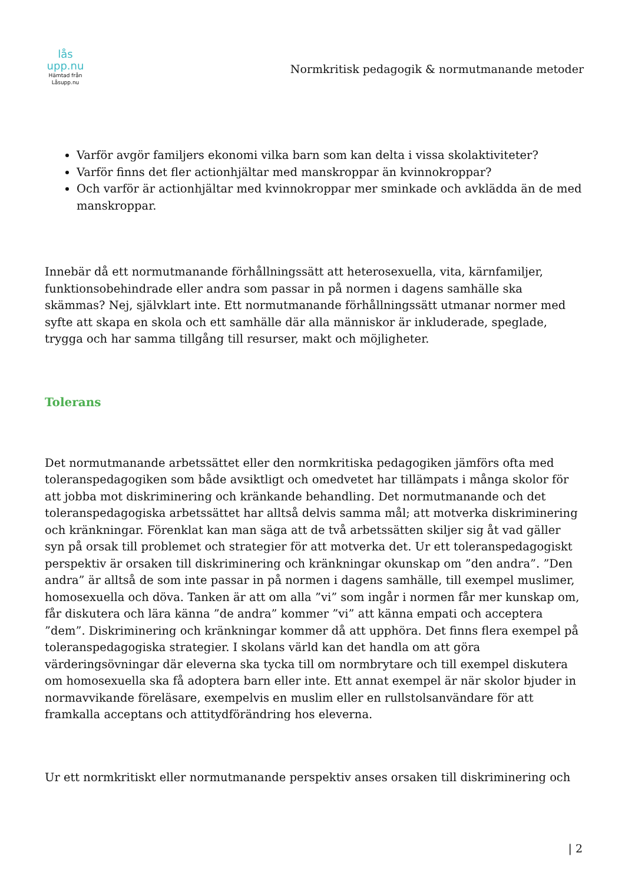lås upp.nu
Hämtad från
Låsupp.nu
Normkritisk pedagogik & normutmanande metoder
Varför avgör familjers ekonomi vilka barn som kan delta i vissa skolaktiviteter?
Varför finns det fler actionhjältar med manskroppar än kvinnokroppar?
Och varför är actionhjältar med kvinnokroppar mer sminkade och avklädda än de med manskroppar.
Innebär då ett normutmanande förhållningssätt att heterosexuella, vita, kärnfamiljer, funktionsobehindrade eller andra som passar in på normen i dagens samhälle ska skämmas? Nej, självklart inte. Ett normutmanande förhållningssätt utmanar normer med syfte att skapa en skola och ett samhälle där alla människor är inkluderade, speglade, trygga och har samma tillgång till resurser, makt och möjligheter.
Tolerans
Det normutmanande arbetssättet eller den normkritiska pedagogiken jämförs ofta med toleranspedagogiken som både avsiktligt och omedvetet har tillämpats i många skolor för att jobba mot diskriminering och kränkande behandling. Det normutmanande och det toleranspedagogiska arbetssättet har alltså delvis samma mål; att motverka diskriminering och kränkningar. Förenklat kan man säga att de två arbetssätten skiljer sig åt vad gäller syn på orsak till problemet och strategier för att motverka det. Ur ett toleranspedagogiskt perspektiv är orsaken till diskriminering och kränkningar okunskap om ”den andra”. ”Den andra” är alltså de som inte passar in på normen i dagens samhälle, till exempel muslimer, homosexuella och döva. Tanken är att om alla ”vi” som ingår i normen får mer kunskap om, får diskutera och lära känna ”de andra” kommer ”vi” att känna empati och acceptera ”dem”. Diskriminering och kränkningar kommer då att upphöra. Det finns flera exempel på toleranspedagogiska strategier. I skolans värld kan det handla om att göra värderingsövningar där eleverna ska tycka till om normbrytare och till exempel diskutera om homosexuella ska få adoptera barn eller inte. Ett annat exempel är när skolor bjuder in normavvikande föreläsare, exempelvis en muslim eller en rullstolsanvändare för att framkalla acceptans och attitydförändring hos eleverna.
Ur ett normkritiskt eller normutmanande perspektiv anses orsaken till diskriminering och
| 2